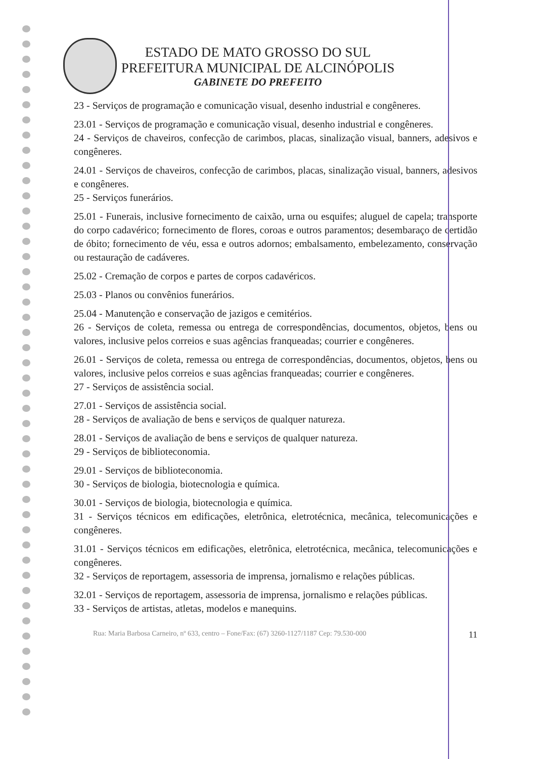ESTADO DE MATO GROSSO DO SUL
PREFEITURA MUNICIPAL DE ALCINÓPOLIS
GABINETE DO PREFEITO
23 - Serviços de programação e comunicação visual, desenho industrial e congêneres.
23.01 - Serviços de programação e comunicação visual, desenho industrial e congêneres.
24 - Serviços de chaveiros, confecção de carimbos, placas, sinalização visual, banners, adesivos e congêneres.
24.01 - Serviços de chaveiros, confecção de carimbos, placas, sinalização visual, banners, adesivos e congêneres.
25 - Serviços funerários.
25.01 - Funerais, inclusive fornecimento de caixão, urna ou esquifes; aluguel de capela; transporte do corpo cadavérico; fornecimento de flores, coroas e outros paramentos; desembaraço de certidão de óbito; fornecimento de véu, essa e outros adornos; embalsamento, embelezamento, conservação ou restauração de cadáveres.
25.02 - Cremação de corpos e partes de corpos cadavéricos.
25.03 - Planos ou convênios funerários.
25.04 - Manutenção e conservação de jazigos e cemitérios.
26 - Serviços de coleta, remessa ou entrega de correspondências, documentos, objetos, bens ou valores, inclusive pelos correios e suas agências franqueadas; courrier e congêneres.
26.01 - Serviços de coleta, remessa ou entrega de correspondências, documentos, objetos, bens ou valores, inclusive pelos correios e suas agências franqueadas; courrier e congêneres.
27 - Serviços de assistência social.
27.01 - Serviços de assistência social.
28 - Serviços de avaliação de bens e serviços de qualquer natureza.
28.01 - Serviços de avaliação de bens e serviços de qualquer natureza.
29 - Serviços de biblioteconomia.
29.01 - Serviços de biblioteconomia.
30 - Serviços de biologia, biotecnologia e química.
30.01 - Serviços de biologia, biotecnologia e química.
31 - Serviços técnicos em edificações, eletrônica, eletrotécnica, mecânica, telecomunicações e congêneres.
31.01 - Serviços técnicos em edificações, eletrônica, eletrotécnica, mecânica, telecomunicações e congêneres.
32 - Serviços de reportagem, assessoria de imprensa, jornalismo e relações públicas.
32.01 - Serviços de reportagem, assessoria de imprensa, jornalismo e relações públicas.
33 - Serviços de artistas, atletas, modelos e manequins.
Rua: Maria Barbosa Carneiro, nº 633, centro – Fone/Fax: (67) 3260-1127/1187 Cep: 79.530-000 11